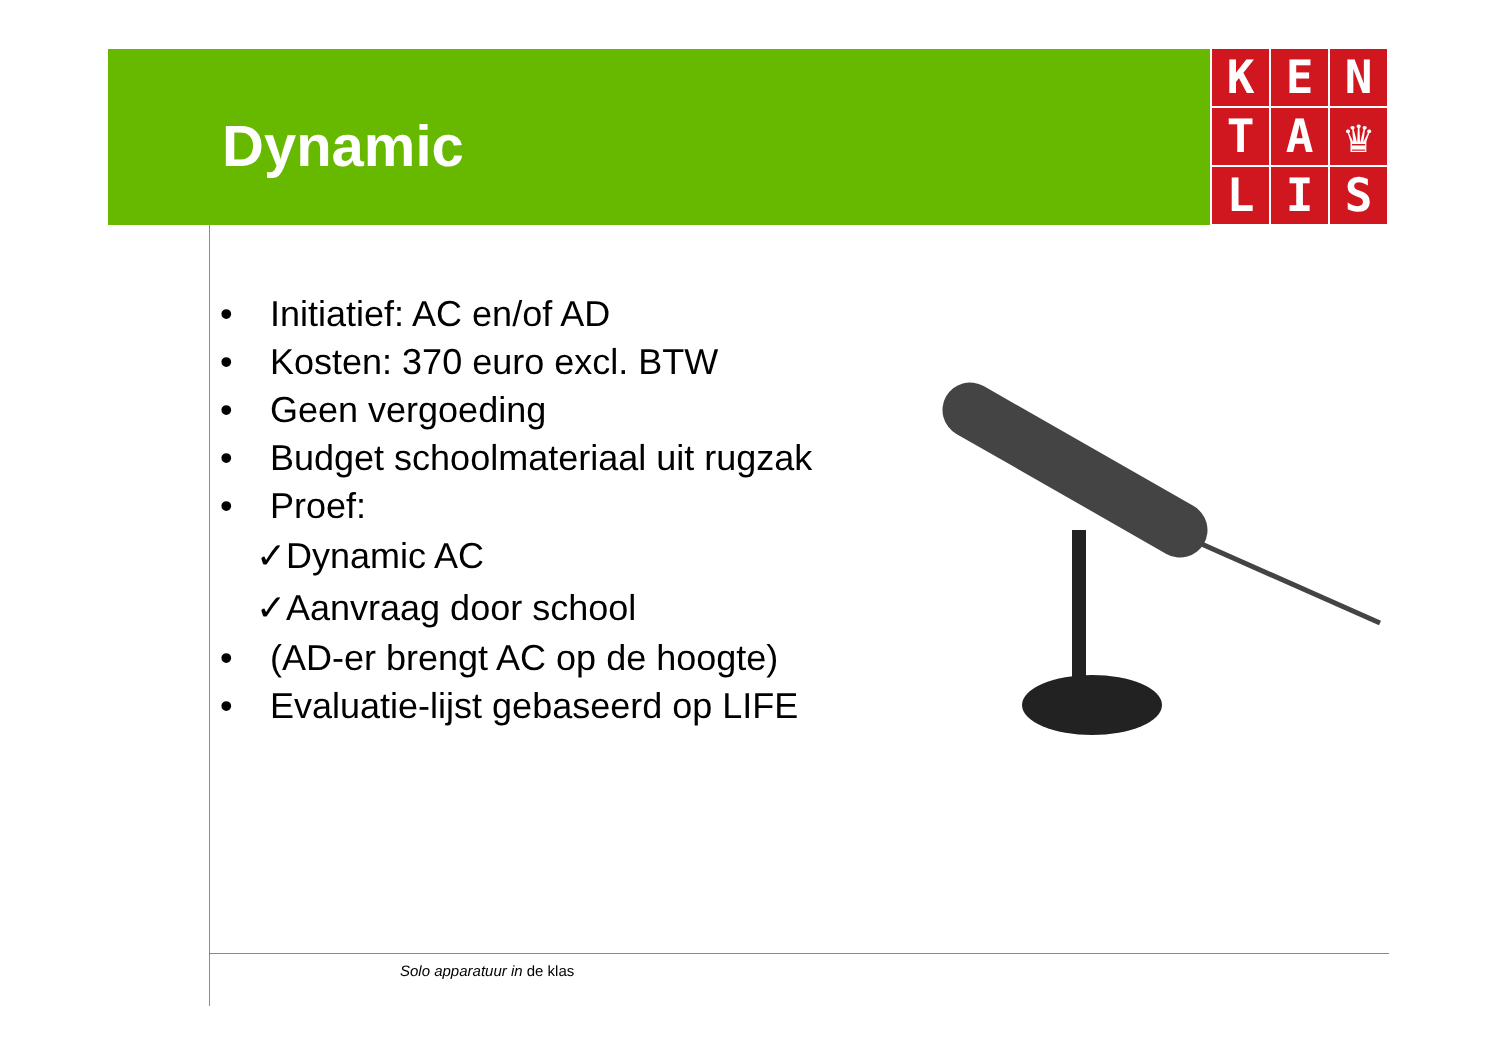Dynamic
K
E
N
T
A
♛
L
I
S
• Initiatief: AC en/of AD
• Kosten: 370 euro excl. BTW
• Geen vergoeding
• Budget schoolmateriaal uit rugzak
• Proef:
✓Dynamic AC
✓Aanvraag door school
• (AD-er brengt AC op de hoogte)
• Evaluatie-lijst gebaseerd op LIFE
Solo apparatuur in de klas